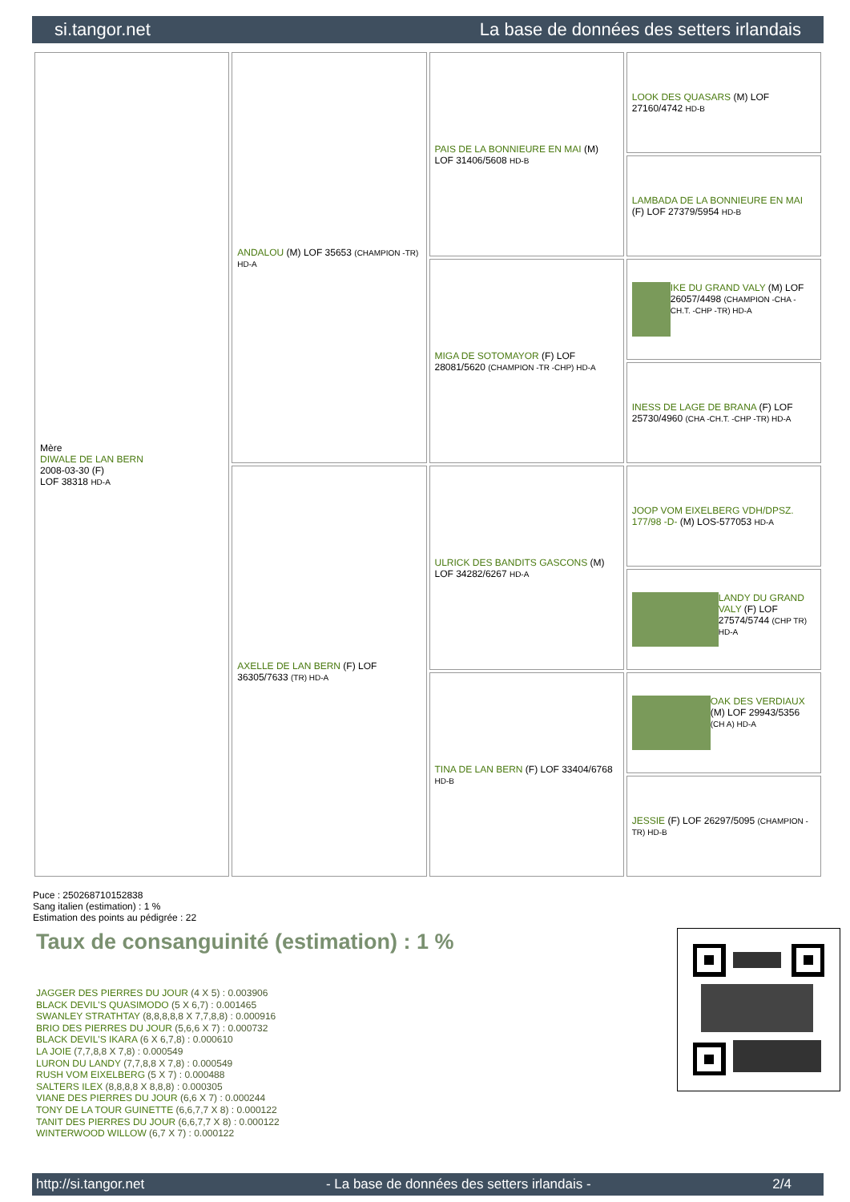si.tangor.net La base de données des setters irlandais
| Mère DIWALE DE LAN BERN 2008-03-30 (F) LOF 38318 HD-A | ANDALOU (M) LOF 35653 (CHAMPION -TR) HD-A | PAIS DE LA BONNIEURE EN MAI (M) LOF 31406/5608 HD-B | LOOK DES QUASARS (M) LOF 27160/4742 HD-B |
| | | | LAMBADA DE LA BONNIEURE EN MAI (F) LOF 27379/5954 HD-B |
| | | MIGA DE SOTOMAYOR (F) LOF 28081/5620 (CHAMPION -TR -CHP) HD-A | IKE DU GRAND VALY (M) LOF 26057/4498 (CHAMPION -CHA -CH.T. -CHP -TR) HD-A |
| | | | INESS DE LAGE DE BRANA (F) LOF 25730/4960 (CHA -CH.T. -CHP -TR) HD-A |
| | AXELLE DE LAN BERN (F) LOF 36305/7633 (TR) HD-A | ULRICK DES BANDITS GASCONS (M) LOF 34282/6267 HD-A | JOOP VOM EIXELBERG VDH/DPSZ. 177/98 -D- (M) LOS-577053 HD-A |
| | | | LANDY DU GRAND VALY (F) LOF 27574/5744 (CHP TR) HD-A |
| | | TINA DE LAN BERN (F) LOF 33404/6768 HD-B | OAK DES VERDIAUX (M) LOF 29943/5356 (CH A) HD-A |
| | | | JESSIE (F) LOF 26297/5095 (CHAMPION -TR) HD-B |
Puce : 250268710152838
Sang italien (estimation) : 1 %
Estimation des points au pédigrée : 22
Taux de consanguinité (estimation) : 1 %
JAGGER DES PIERRES DU JOUR (4 X 5) : 0.003906
BLACK DEVIL'S QUASIMODO (5 X 6,7) : 0.001465
SWANLEY STRATHTAY (8,8,8,8,8 X 7,7,8,8) : 0.000916
BRIO DES PIERRES DU JOUR (5,6,6 X 7) : 0.000732
BLACK DEVIL'S IKARA (6 X 6,7,8) : 0.000610
LA JOIE (7,7,8,8 X 7,8) : 0.000549
LURON DU LANDY (7,7,8,8 X 7,8) : 0.000549
RUSH VOM EIXELBERG (5 X 7) : 0.000488
SALTERS ILEX (8,8,8,8 X 8,8,8) : 0.000305
VIANE DES PIERRES DU JOUR (6,6 X 7) : 0.000244
TONY DE LA TOUR GUINETTE (6,6,7,7 X 8) : 0.000122
TANIT DES PIERRES DU JOUR (6,6,7,7 X 8) : 0.000122
WINTERWOOD WILLOW (6,7 X 7) : 0.000122
http://si.tangor.net - La base de données des setters irlandais - 2/4